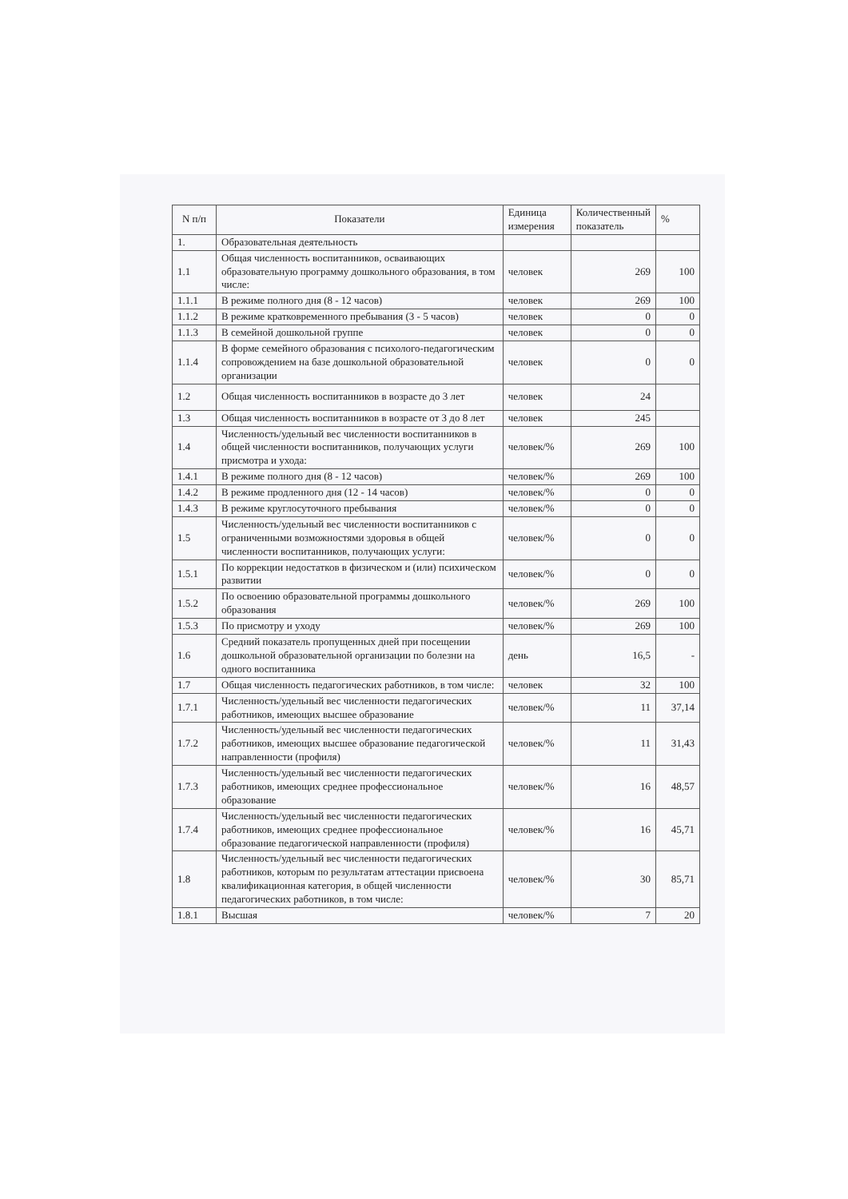| N п/п | Показатели | Единица измерения | Количественный показатель | % |
| --- | --- | --- | --- | --- |
| 1. | Образовательная деятельность | | | |
| 1.1 | Общая численность воспитанников, осваивающих образовательную программу дошкольного образования, в том числе: | человек | 269 | 100 |
| 1.1.1 | В режиме полного дня (8 - 12 часов) | человек | 269 | 100 |
| 1.1.2 | В режиме кратковременного пребывания (3 - 5 часов) | человек | 0 | 0 |
| 1.1.3 | В семейной дошкольной группе | человек | 0 | 0 |
| 1.1.4 | В форме семейного образования с психолого-педагогическим сопровождением на базе дошкольной образовательной организации | человек | 0 | 0 |
| 1.2 | Общая численность воспитанников в возрасте до 3 лет | человек | 24 | |
| 1.3 | Общая численность воспитанников в возрасте от 3 до 8 лет | человек | 245 | |
| 1.4 | Численность/удельный вес численности воспитанников в общей численности воспитанников, получающих услуги присмотра и ухода: | человек/% | 269 | 100 |
| 1.4.1 | В режиме полного дня (8 - 12 часов) | человек/% | 269 | 100 |
| 1.4.2 | В режиме продленного дня (12 - 14 часов) | человек/% | 0 | 0 |
| 1.4.3 | В режиме круглосуточного пребывания | человек/% | 0 | 0 |
| 1.5 | Численность/удельный вес численности воспитанников с ограниченными возможностями здоровья в общей численности воспитанников, получающих услуги: | человек/% | 0 | 0 |
| 1.5.1 | По коррекции недостатков в физическом и (или) психическом развитии | человек/% | 0 | 0 |
| 1.5.2 | По освоению образовательной программы дошкольного образования | человек/% | 269 | 100 |
| 1.5.3 | По присмотру и уходу | человек/% | 269 | 100 |
| 1.6 | Средний показатель пропущенных дней при посещении дошкольной образовательной организации по болезни на одного воспитанника | день | 16,5 | - |
| 1.7 | Общая численность педагогических работников, в том числе: | человек | 32 | 100 |
| 1.7.1 | Численность/удельный вес численности педагогических работников, имеющих высшее образование | человек/% | 11 | 37,14 |
| 1.7.2 | Численность/удельный вес численности педагогических работников, имеющих высшее образование педагогической направленности (профиля) | человек/% | 11 | 31,43 |
| 1.7.3 | Численность/удельный вес численности педагогических работников, имеющих среднее профессиональное образование | человек/% | 16 | 48,57 |
| 1.7.4 | Численность/удельный вес численности педагогических работников, имеющих среднее профессиональное образование педагогической направленности (профиля) | человек/% | 16 | 45,71 |
| 1.8 | Численность/удельный вес численности педагогических работников, которым по результатам аттестации присвоена квалификационная категория, в общей численности педагогических работников, в том числе: | человек/% | 30 | 85,71 |
| 1.8.1 | Высшая | человек/% | 7 | 20 |